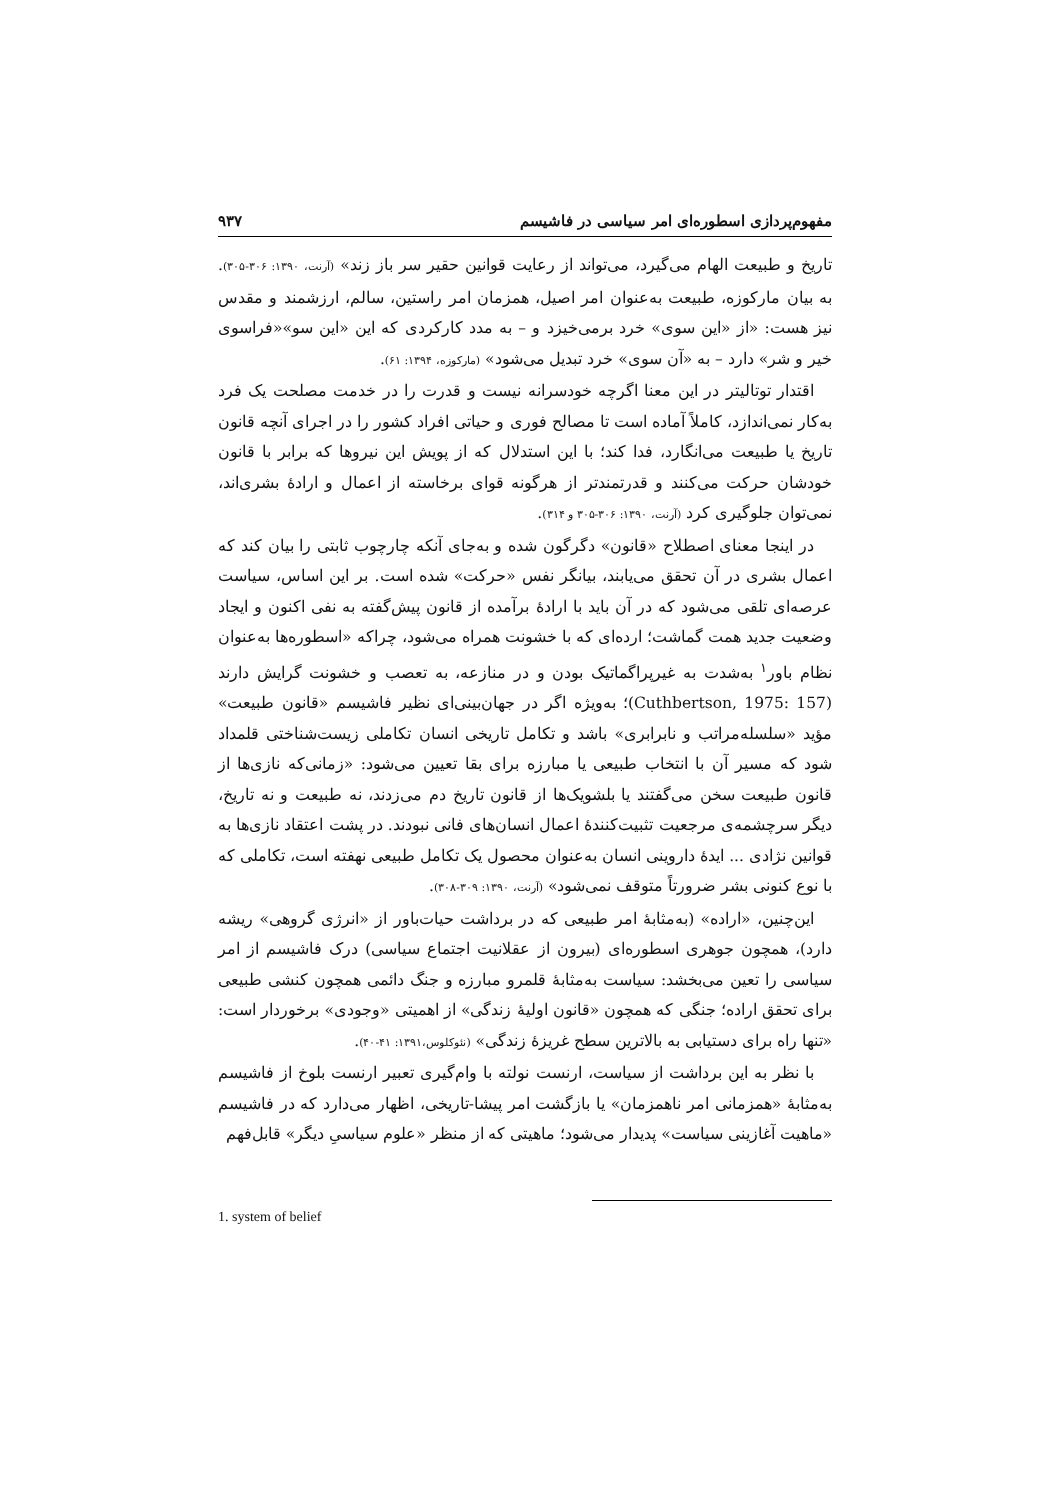مفهوم‌پردازی اسطوره‌ای امر سیاسی در فاشیسم ۹۳۷
تاریخ و طبیعت الهام می‌گیرد، می‌تواند از رعایت قوانین حقیر سر باز زند» (آرنت، ۱۳۹۰: ۳۰۶-۳۰۵). به بیان مارکوزه، طبیعت به‌عنوان امر اصیل، همزمان امر راستین، سالم، ارزشمند و مقدس نیز هست: «از «این سوی» خرد برمی‌خیزد و – به مدد کارکردی که این «این سو»«فراسوی خیر و شر» دارد – به «آن سوی» خرد تبدیل می‌شود» (مارکوزه، ۱۳۹۴: ۶۱).
اقتدار توتالیتر در این معنا اگرچه خودسرانه نیست و قدرت را در خدمت مصلحت یک فرد به‌کار نمی‌اندازد، کاملاً آماده است تا مصالح فوری و حیاتی افراد کشور را در اجرای آنچه قانون تاریخ یا طبیعت می‌انگارد، فدا کند؛ با این استدلال که از پویش این نیروها که برابر با قانون خودشان حرکت می‌کنند و قدرتمندتر از هرگونه قوای برخاسته از اعمال و ارادهٔ بشری‌اند، نمی‌توان جلوگیری کرد (آرنت، ۱۳۹۰: ۳۰۶-۳۰۵ و ۳۱۴).
در اینجا معنای اصطلاح «قانون» دگرگون شده و به‌جای آنکه چارچوب ثابتی را بیان کند که اعمال بشری در آن تحقق می‌یابند، بیانگر نفس «حرکت» شده است. بر این اساس، سیاست عرصه‌ای تلقی می‌شود که در آن باید با ارادهٔ برآمده از قانون پیش‌گفته به نفی اکنون و ایجاد وضعیت جدید همت گماشت؛ ارده‌ای که با خشونت همراه می‌شود، چراکه «اسطوره‌ها به‌عنوان نظام باور<sup>۱</sup> به‌شدت به غیرپراگماتیک بودن و در منازعه، به تعصب و خشونت گرایش دارند (Cuthbertson, 1975: 157)؛ به‌ویژه اگر در جهان‌بینی‌ای نظیر فاشیسم «قانون طبیعت» مؤید «سلسله‌مراتب و نابرابری» باشد و تکامل تاریخی انسان تکاملی زیست‌شناختی قلمداد شود که مسیر آن با انتخاب طبیعی یا مبارزه برای بقا تعیین می‌شود: «زمانی‌که نازی‌ها از قانون طبیعت سخن می‌گفتند یا بلشویک‌ها از قانون تاریخ دم می‌زدند، نه طبیعت و نه تاریخ، دیگر سرچشمه‌ی مرجعیت تثبیت‌کنندهٔ اعمال انسان‌های فانی نبودند. در پشت اعتقاد نازی‌ها به قوانین نژادی ... ایدهٔ داروینی انسان به‌عنوان محصول یک تکامل طبیعی نهفته است، تکاملی که با نوع کنونی بشر ضرورتاً متوقف نمی‌شود» (آرنت، ۱۳۹۰: ۳۰۹-۳۰۸).
این‌چنین، «اراده» (به‌مثابهٔ امر طبیعی که در برداشت حیات‌باور از «انرژی گروهی» ریشه دارد)، همچون جوهری اسطوره‌ای (بیرون از عقلانیت اجتماع سیاسی) درک فاشیسم از امر سیاسی را تعین می‌بخشد: سیاست به‌مثابهٔ قلمرو مبارزه و جنگ دائمی همچون کنشی طبیعی برای تحقق اراده؛ جنگی که همچون «قانون اولیهٔ زندگی» از اهمیتی «وجودی» برخوردار است: «تنها راه برای دستیابی به بالاترین سطح غریزهٔ زندگی» (نئوکلوس،۱۳۹۱: ۴۱-۴۰).
با نظر به این برداشت از سیاست، ارنست نولته با وام‌گیری تعبیر ارنست بلوخ از فاشیسم به‌مثابهٔ «همزمانی امر ناهمزمان» یا بازگشت امر پیشا-تاریخی، اظهار می‌دارد که در فاشیسم «ماهیت آغازینی سیاست» پدیدار می‌شود؛ ماهیتی که از منظر «علوم سیاسیِ دیگر» قابل‌فهم
1. system of belief